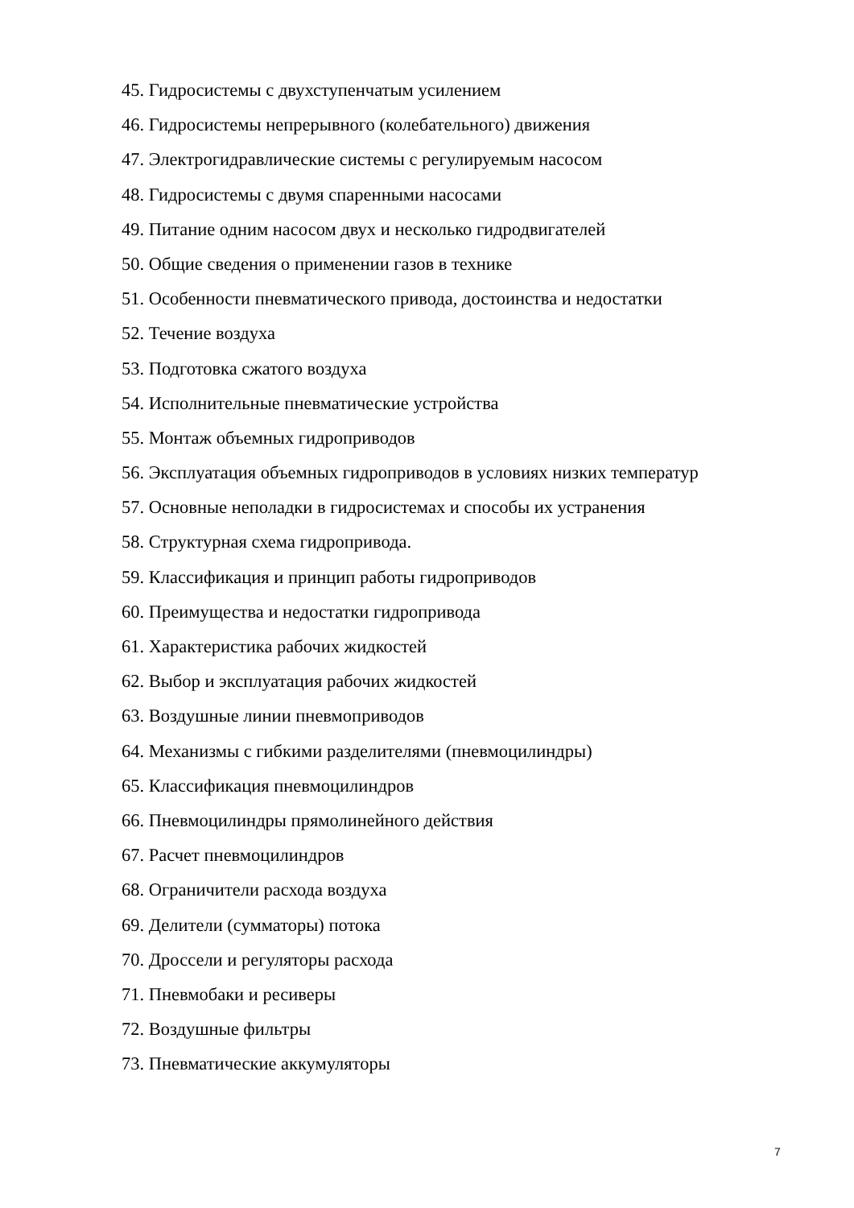45. Гидросистемы с двухступенчатым усилением
46. Гидросистемы непрерывного (колебательного) движения
47. Электрогидравлические системы с регулируемым насосом
48. Гидросистемы с двумя спаренными насосами
49. Питание одним насосом двух и несколько гидродвигателей
50. Общие сведения о применении газов в технике
51. Особенности пневматического привода, достоинства и недостатки
52. Течение воздуха
53. Подготовка сжатого воздуха
54. Исполнительные пневматические устройства
55. Монтаж объемных гидроприводов
56. Эксплуатация объемных гидроприводов в условиях низких температур
57. Основные неполадки в гидросистемах и способы их устранения
58. Структурная схема гидропривода.
59. Классификация и принцип работы гидроприводов
60. Преимущества и недостатки гидропривода
61. Характеристика рабочих жидкостей
62. Выбор и эксплуатация рабочих жидкостей
63. Воздушные линии пневмоприводов
64. Механизмы с гибкими разделителями (пневмоцилиндры)
65. Классификация пневмоцилиндров
66. Пневмоцилиндры прямолинейного действия
67. Расчет пневмоцилиндров
68. Ограничители расхода воздуха
69. Делители (сумматоры) потока
70. Дроссели и регуляторы расхода
71. Пневмобаки и ресиверы
72. Воздушные фильтры
73. Пневматические аккумуляторы
7